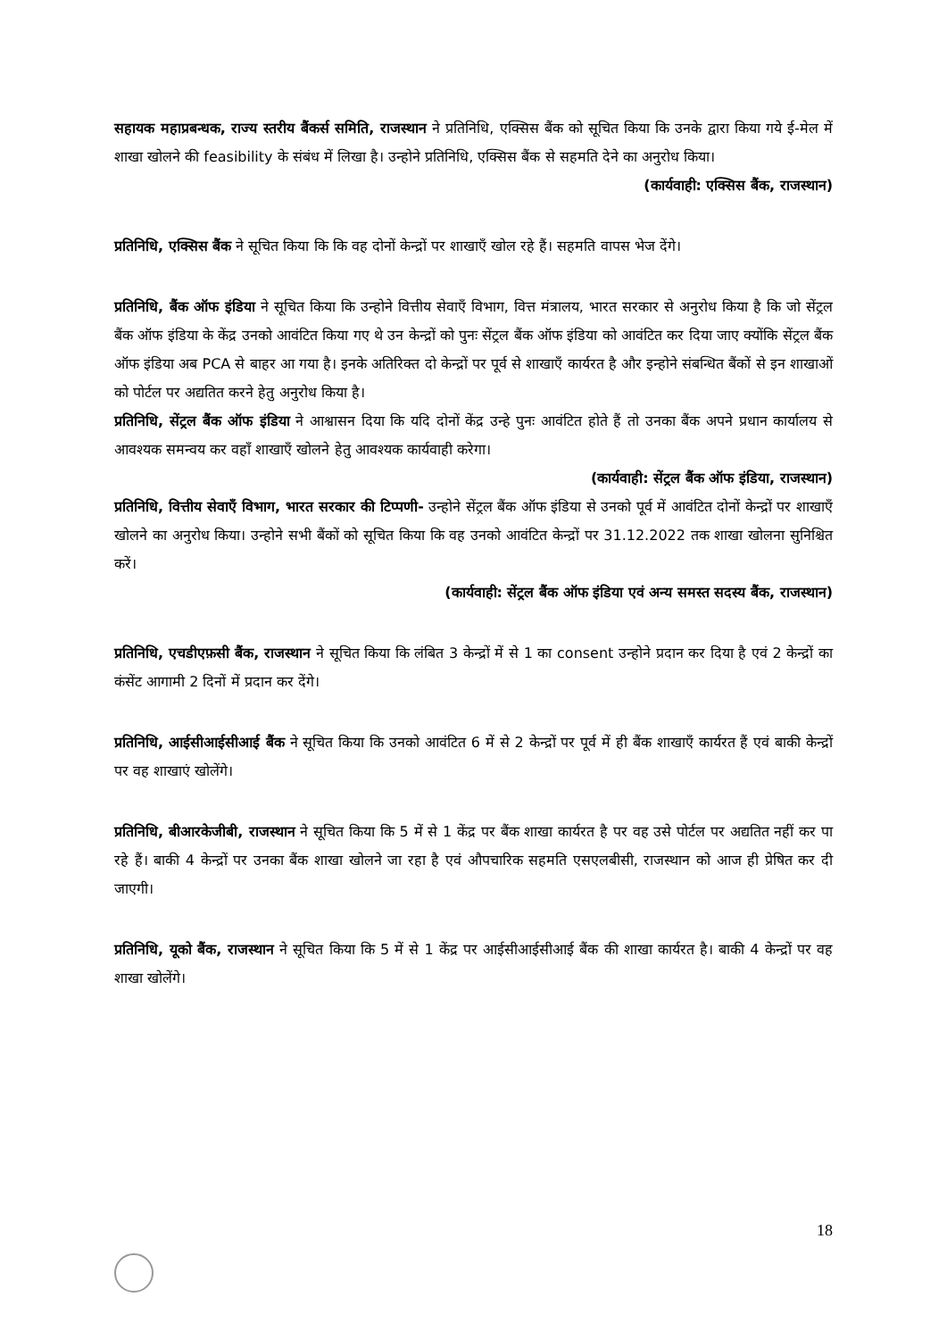सहायक महाप्रबन्धक, राज्य स्तरीय बैंकर्स समिति, राजस्थान ने प्रतिनिधि, एक्सिस बैंक को सूचित किया कि उनके द्वारा किया गये ई-मेल में शाखा खोलने की feasibility के संबंध में लिखा है। उन्होने प्रतिनिधि, एक्सिस बैंक से सहमति देने का अनुरोध किया।
(कार्यवाही: एक्सिस बैंक, राजस्थान)
प्रतिनिधि, एक्सिस बैंक ने सूचित किया कि कि वह दोनों केन्द्रों पर शाखाएँ खोल रहे हैं। सहमति वापस भेज देंगे।
प्रतिनिधि, बैंक ऑफ इंडिया ने सूचित किया कि उन्होने वित्तीय सेवाएँ विभाग, वित्त मंत्रालय, भारत सरकार से अनुरोध किया है कि जो सेंट्रल बैंक ऑफ इंडिया के केंद्र उनको आवंटित किया गए थे उन केन्द्रों को पुनः सेंट्रल बैंक ऑफ इंडिया को आवंटित कर दिया जाए क्योंकि सेंट्रल बैंक ऑफ इंडिया अब PCA से बाहर आ गया है। इनके अतिरिक्त दो केन्द्रों पर पूर्व से शाखाएँ कार्यरत है और इन्होने संबन्धित बैंकों से इन शाखाओं को पोर्टल पर अद्यतित करने हेतु अनुरोध किया है।
प्रतिनिधि, सेंट्रल बैंक ऑफ इंडिया ने आश्वासन दिया कि यदि दोनों केंद्र उन्हे पुनः आवंटित होते हैं तो उनका बैंक अपने प्रधान कार्यालय से आवश्यक समन्वय कर वहाँ शाखाएँ खोलने हेतु आवश्यक कार्यवाही करेगा।
(कार्यवाही: सेंट्रल बैंक ऑफ इंडिया, राजस्थान)
प्रतिनिधि, वित्तीय सेवाएँ विभाग, भारत सरकार की टिप्पणी- उन्होने सेंट्रल बैंक ऑफ इंडिया से उनको पूर्व में आवंटित दोनों केन्द्रों पर शाखाएँ खोलने का अनुरोध किया। उन्होने सभी बैंकों को सूचित किया कि वह उनको आवंटित केन्द्रों पर 31.12.2022 तक शाखा खोलना सुनिश्चित करें।
(कार्यवाही: सेंट्रल बैंक ऑफ इंडिया एवं अन्य समस्त सदस्य बैंक, राजस्थान)
प्रतिनिधि, एचडीएफ़सी बैंक, राजस्थान ने सूचित किया कि लंबित 3 केन्द्रों में से 1 का consent उन्होने प्रदान कर दिया है एवं 2 केन्द्रों का कंसेंट आगामी 2 दिनों में प्रदान कर देंगे।
प्रतिनिधि, आईसीआईसीआई बैंक ने सूचित किया कि उनको आवंटित 6 में से 2 केन्द्रों पर पूर्व में ही बैंक शाखाएँ कार्यरत हैं एवं बाकी केन्द्रों पर वह शाखाएं खोलेंगे।
प्रतिनिधि, बीआरकेजीबी, राजस्थान ने सूचित किया कि 5 में से 1 केंद्र पर बैंक शाखा कार्यरत है पर वह उसे पोर्टल पर अद्यतित नहीं कर पा रहे हैं। बाकी 4 केन्द्रों पर उनका बैंक शाखा खोलने जा रहा है एवं औपचारिक सहमति एसएलबीसी, राजस्थान को आज ही प्रेषित कर दी जाएगी।
प्रतिनिधि, यूको बैंक, राजस्थान ने सूचित किया कि 5 में से 1 केंद्र पर आईसीआईसीआई बैंक की शाखा कार्यरत है। बाकी 4 केन्द्रों पर वह शाखा खोलेंगे।
18